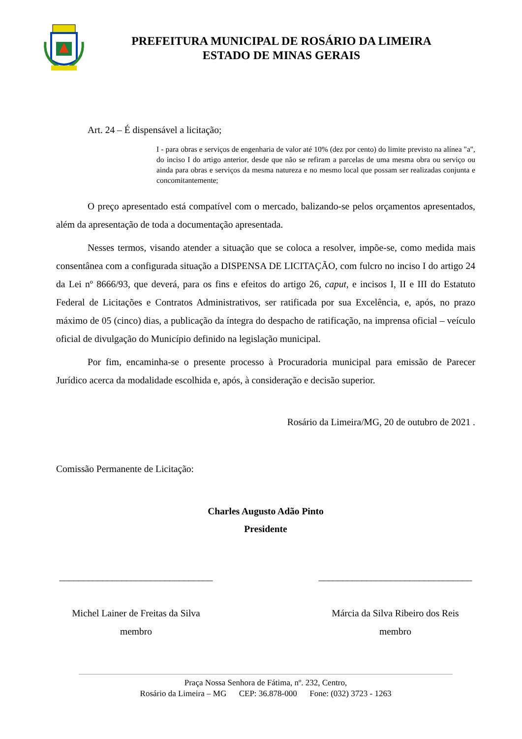PREFEITURA MUNICIPAL DE ROSÁRIO DA LIMEIRA
ESTADO DE MINAS GERAIS
Art. 24 – É dispensável a licitação;
I - para obras e serviços de engenharia de valor até 10% (dez por cento) do limite previsto na alínea "a", do inciso I do artigo anterior, desde que não se refiram a parcelas de uma mesma obra ou serviço ou ainda para obras e serviços da mesma natureza e no mesmo local que possam ser realizadas conjunta e concomitantemente;
O preço apresentado está compatível com o mercado, balizando-se pelos orçamentos apresentados, além da apresentação de toda a documentação apresentada.
Nesses termos, visando atender a situação que se coloca a resolver, impõe-se, como medida mais consentânea com a configurada situação a DISPENSA DE LICITAÇÃO, com fulcro no inciso I do artigo 24 da Lei nº 8666/93, que deverá, para os fins e efeitos do artigo 26, caput, e incisos I, II e III do Estatuto Federal de Licitações e Contratos Administrativos, ser ratificada por sua Excelência, e, após, no prazo máximo de 05 (cinco) dias, a publicação da íntegra do despacho de ratificação, na imprensa oficial – veículo oficial de divulgação do Município definido na legislação municipal.
Por fim, encaminha-se o presente processo à Procuradoria municipal para emissão de Parecer Jurídico acerca da modalidade escolhida e, após, à consideração e decisão superior.
Rosário da Limeira/MG, 20 de outubro de 2021 .
Comissão Permanente de Licitação:
Charles Augusto Adão Pinto
Presidente
________________________________
Michel Lainer de Freitas da Silva
membro
________________________________
Márcia da Silva Ribeiro dos Reis
membro
Praça Nossa Senhora de Fátima, nº. 232, Centro,
Rosário da Limeira – MG CEP: 36.878-000 Fone: (032) 3723 - 1263